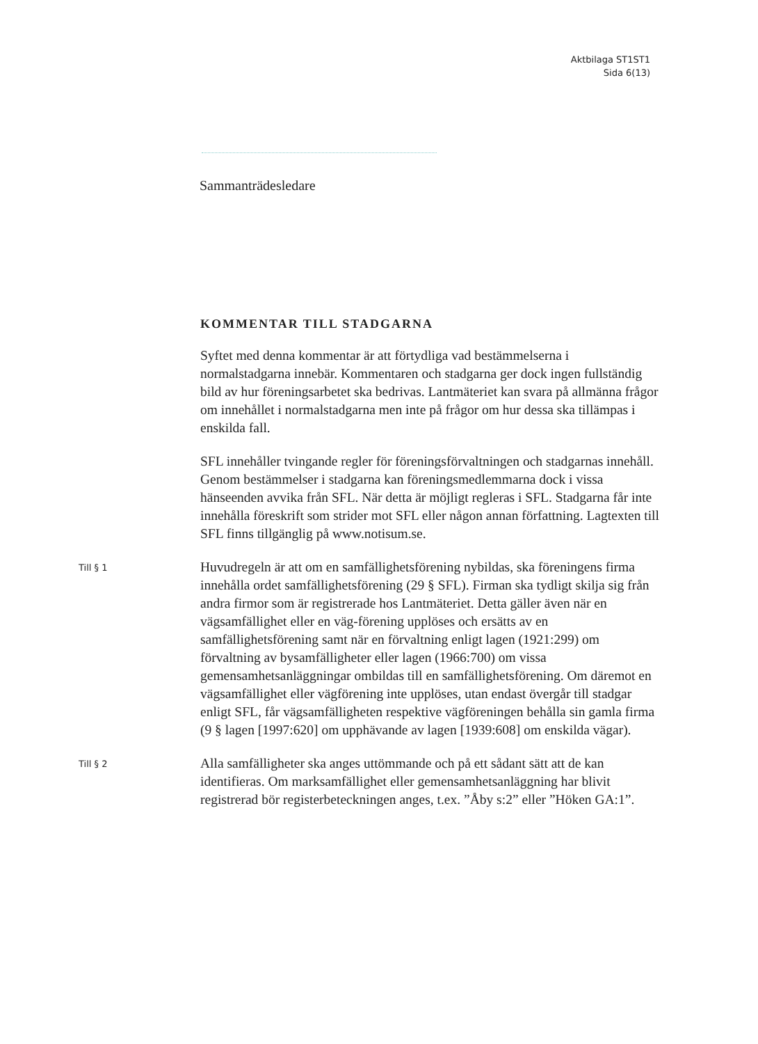Aktbilaga ST1ST1
Sida 6(13)
Sammanträdesledare
KOMMENTAR TILL STADGARNA
Syftet med denna kommentar är att förtydliga vad bestämmelserna i normalstadgarna innebär. Kommentaren och stadgarna ger dock ingen fullständig bild av hur föreningsarbetet ska bedrivas. Lantmäteriet kan svara på allmänna frågor om innehållet i normalstadgarna men inte på frågor om hur dessa ska tillämpas i enskilda fall.
SFL innehåller tvingande regler för föreningsförvaltningen och stadgarnas innehåll. Genom bestämmelser i stadgarna kan föreningsmedlemmarna dock i vissa hänseenden avvika från SFL. När detta är möjligt regleras i SFL. Stadgarna får inte innehålla föreskrift som strider mot SFL eller någon annan författning. Lagtexten till SFL finns tillgänglig på www.notisum.se.
Till § 1
Huvudregeln är att om en samfällighetsförening nybildas, ska föreningens firma innehålla ordet samfällighetsförening (29 § SFL). Firman ska tydligt skilja sig från andra firmor som är registrerade hos Lantmäteriet. Detta gäller även när en vägsamfällighet eller en väg-förening upplöses och ersätts av en samfällighetsförening samt när en förvaltning enligt lagen (1921:299) om förvaltning av bysamfälligheter eller lagen (1966:700) om vissa gemensamhetsanläggningar ombildas till en samfällighetsförening. Om däremot en vägsamfällighet eller vägförening inte upplöses, utan endast övergår till stadgar enligt SFL, får vägsamfälligheten respektive vägföreningen behålla sin gamla firma (9 § lagen [1997:620] om upphävande av lagen [1939:608] om enskilda vägar).
Till § 2
Alla samfälligheter ska anges uttömmande och på ett sådant sätt att de kan identifieras. Om marksamfällighet eller gemensamhetsanläggning har blivit registrerad bör registerbeteckningen anges, t.ex. ”Åby s:2” eller ”Höken GA:1”.